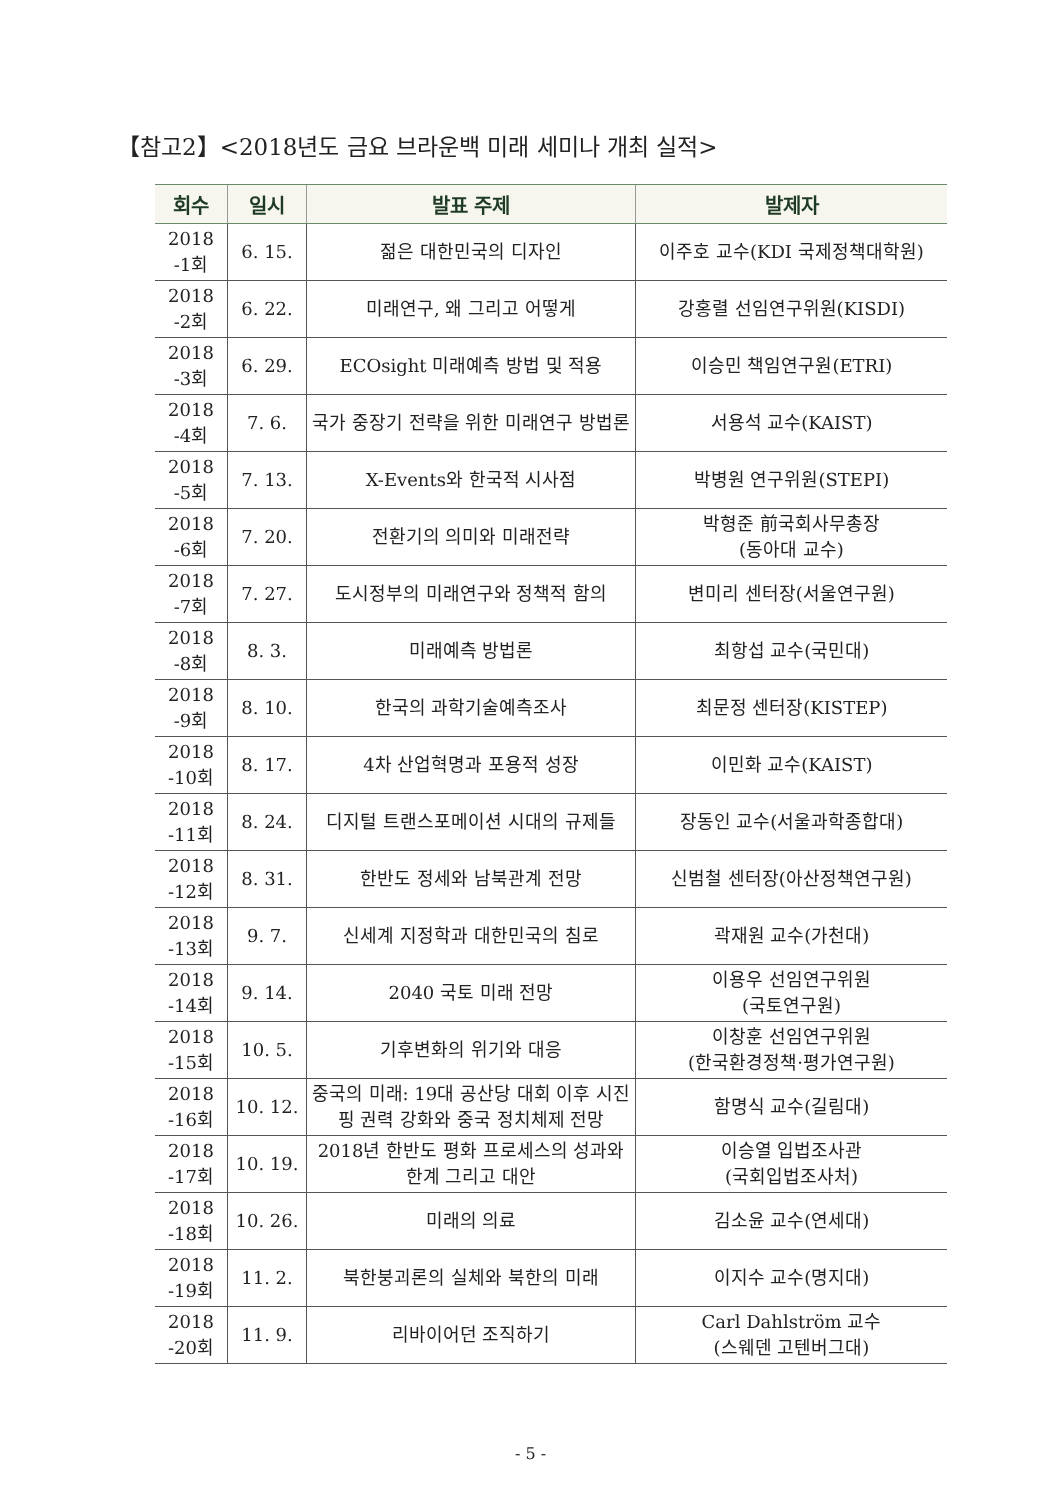【참고2】<2018년도 금요 브라운백 미래 세미나 개최 실적>
| 회수 | 일시 | 발표 주제 | 발제자 |
| --- | --- | --- | --- |
| 2018 -1회 | 6. 15. | 젊은 대한민국의 디자인 | 이주호 교수(KDI 국제정책대학원) |
| 2018 -2회 | 6. 22. | 미래연구, 왜 그리고 어떻게 | 강홍렬 선임연구위원(KISDI) |
| 2018 -3회 | 6. 29. | ECOsight 미래예측 방법 및 적용 | 이승민 책임연구원(ETRI) |
| 2018 -4회 | 7. 6. | 국가 중장기 전략을 위한 미래연구 방법론 | 서용석 교수(KAIST) |
| 2018 -5회 | 7. 13. | X-Events와 한국적 시사점 | 박병원 연구위원(STEPI) |
| 2018 -6회 | 7. 20. | 전환기의 의미와 미래전략 | 박형준 前국회사무총장 (동아대 교수) |
| 2018 -7회 | 7. 27. | 도시정부의 미래연구와 정책적 함의 | 변미리 센터장(서울연구원) |
| 2018 -8회 | 8. 3. | 미래예측 방법론 | 최항섭 교수(국민대) |
| 2018 -9회 | 8. 10. | 한국의 과학기술예측조사 | 최문정 센터장(KISTEP) |
| 2018 -10회 | 8. 17. | 4차 산업혁명과 포용적 성장 | 이민화 교수(KAIST) |
| 2018 -11회 | 8. 24. | 디지털 트랜스포메이션 시대의 규제들 | 장동인 교수(서울과학종합대) |
| 2018 -12회 | 8. 31. | 한반도 정세와 남북관계 전망 | 신범철 센터장(아산정책연구원) |
| 2018 -13회 | 9. 7. | 신세계 지정학과 대한민국의 침로 | 곽재원 교수(가천대) |
| 2018 -14회 | 9. 14. | 2040 국토 미래 전망 | 이용우 선임연구위원 (국토연구원) |
| 2018 -15회 | 10. 5. | 기후변화의 위기와 대응 | 이창훈 선임연구위원 (한국환경정책·평가연구원) |
| 2018 -16회 | 10. 12. | 중국의 미래: 19대 공산당 대회 이후 시진핑 권력 강화와 중국 정치체제 전망 | 함명식 교수(길림대) |
| 2018 -17회 | 10. 19. | 2018년 한반도 평화 프로세스의 성과와 한계 그리고 대안 | 이승열 입법조사관 (국회입법조사처) |
| 2018 -18회 | 10. 26. | 미래의 의료 | 김소윤 교수(연세대) |
| 2018 -19회 | 11. 2. | 북한붕괴론의 실체와 북한의 미래 | 이지수 교수(명지대) |
| 2018 -20회 | 11. 9. | 리바이어던 조직하기 | Carl Dahlström 교수 (스웨덴 고텐버그대) |
- 5 -